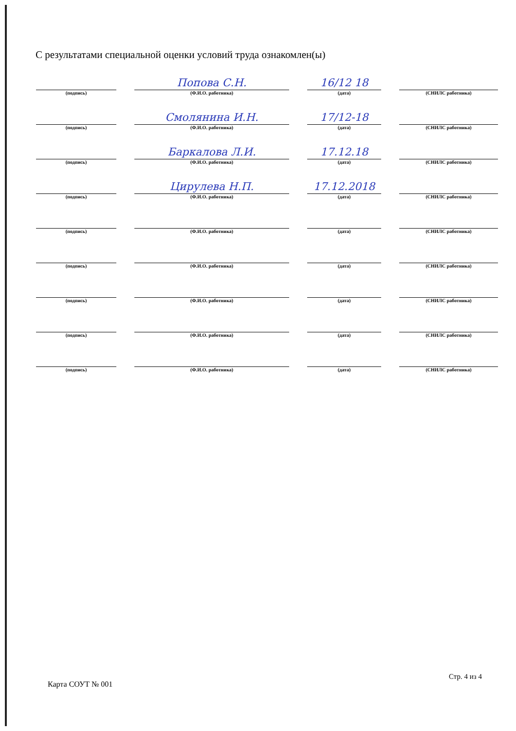С результатами специальной оценки условий труда ознакомлен(ы)
(подпись)
Попова С.Н.
(Ф.И.О. работника)
16/12 18
(дата)
(СНИЛС работника)
(подпись)
Смолянина И.Н.
(Ф.И.О. работника)
17/12-18
(дата)
(СНИЛС работника)
(подпись)
Баркалова Л.И.
(Ф.И.О. работника)
17.12.18
(дата)
(СНИЛС работника)
(подпись)
Цирулева Н.П.
(Ф.И.О. работника)
17.12.2018
(дата)
(СНИЛС работника)
(подпись)
(Ф.И.О. работника)
(дата)
(СНИЛС работника)
(подпись)
(Ф.И.О. работника)
(дата)
(СНИЛС работника)
(подпись)
(Ф.И.О. работника)
(дата)
(СНИЛС работника)
(подпись)
(Ф.И.О. работника)
(дата)
(СНИЛС работника)
(подпись)
(Ф.И.О. работника)
(дата)
(СНИЛС работника)
Стр. 4 из 4
Карта СОУТ № 001